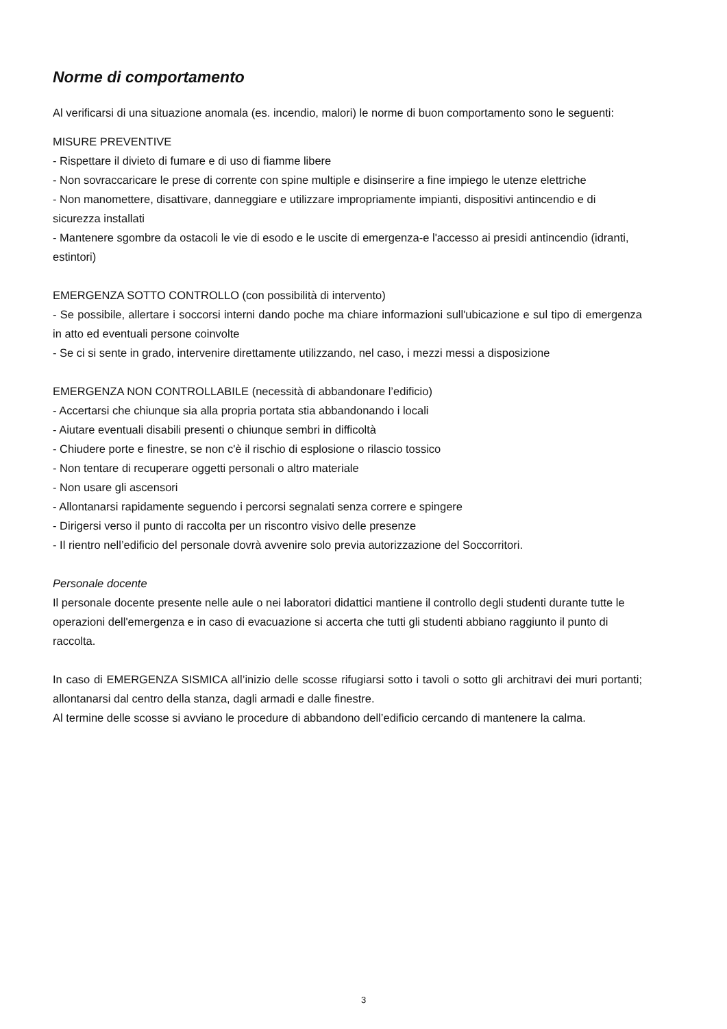Norme di comportamento
Al verificarsi di una situazione anomala (es. incendio, malori) le norme di buon comportamento sono le seguenti:
MISURE PREVENTIVE
- Rispettare il divieto di fumare e di uso di fiamme libere
- Non sovraccaricare le prese di corrente con spine multiple e disinserire a fine impiego le utenze elettriche
- Non manomettere, disattivare, danneggiare e utilizzare impropriamente impianti, dispositivi antincendio e di sicurezza installati
- Mantenere sgombre da ostacoli le vie di esodo e le uscite di emergenza-e l'accesso ai presidi antincendio (idranti, estintori)
EMERGENZA SOTTO CONTROLLO (con possibilità di intervento)
- Se possibile, allertare i soccorsi interni dando poche ma chiare informazioni sull'ubicazione e sul tipo di emergenza in atto ed eventuali persone coinvolte
- Se ci si sente in grado, intervenire direttamente utilizzando, nel caso, i mezzi messi a disposizione
EMERGENZA NON CONTROLLABILE (necessità di abbandonare l’edificio)
- Accertarsi che chiunque sia alla propria portata stia abbandonando i locali
- Aiutare eventuali disabili presenti o chiunque sembri in difficoltà
- Chiudere porte e finestre, se non c'è il rischio di esplosione o rilascio tossico
- Non tentare di recuperare oggetti personali o altro materiale
- Non usare gli ascensori
- Allontanarsi rapidamente seguendo i percorsi segnalati senza correre e spingere
- Dirigersi verso il punto di raccolta per un riscontro visivo delle presenze
- Il rientro nell’edificio del personale dovrà avvenire solo previa autorizzazione del Soccorritori.
Personale docente
Il personale docente presente nelle aule o nei laboratori didattici mantiene il controllo degli studenti durante tutte le operazioni dell'emergenza e in caso di evacuazione si accerta che tutti gli studenti abbiano raggiunto il punto di raccolta.
In caso di EMERGENZA SISMICA all’inizio delle scosse rifugiarsi sotto i tavoli o sotto gli architravi dei muri portanti; allontanarsi dal centro della stanza, dagli armadi e dalle finestre.
Al termine delle scosse si avviano le procedure di abbandono dell’edificio cercando di mantenere la calma.
3